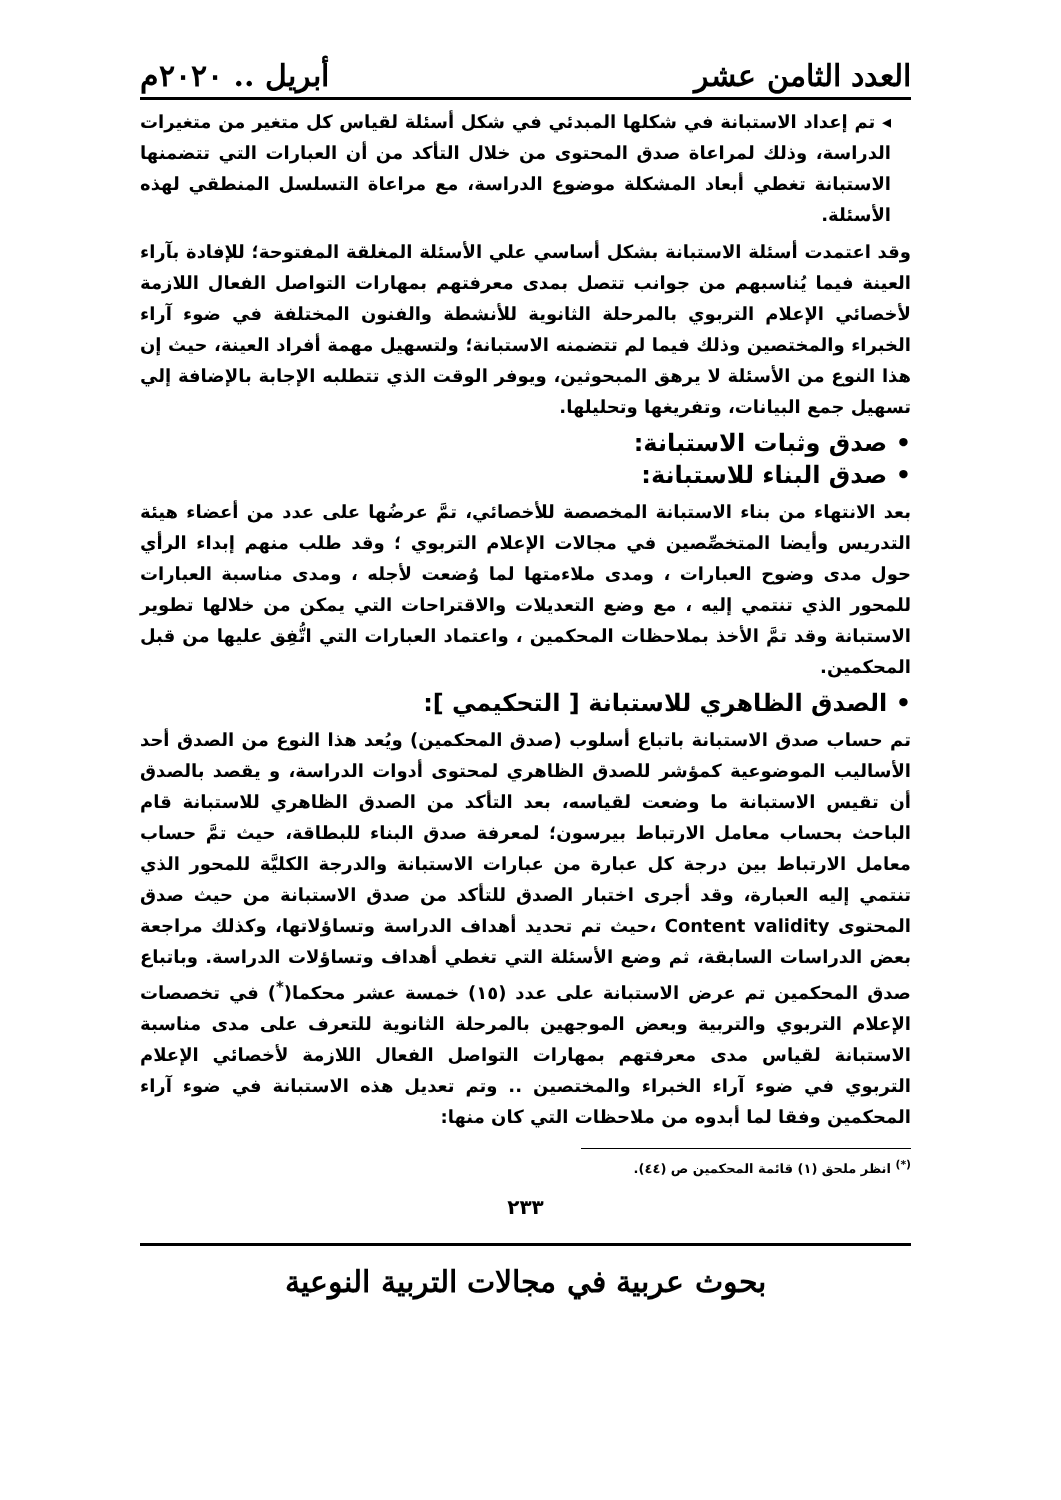العدد الثامن عشر أبريل .. ٢٠٢٠م
◂ تم إعداد الاستبانة في شكلها المبدئي في شكل أسئلة لقياس كل متغير من متغيرات الدراسة، وذلك لمراعاة صدق المحتوى من خلال التأكد من أن العبارات التي تتضمنها الاستبانة تغطي أبعاد المشكلة موضوع الدراسة، مع مراعاة التسلسل المنطقي لهذه الأسئلة.
وقد اعتمدت أسئلة الاستبانة بشكل أساسي علي الأسئلة المغلقة المفتوحة؛ للإفادة بآراء العينة فيما يُناسبهم من جوانب تتصل بمدى معرفتهم بمهارات التواصل الفعال اللازمة لأخصائي الإعلام التربوي بالمرحلة الثانوية للأنشطة والفنون المختلفة في ضوء آراء الخبراء والمختصين وذلك فيما لم تتضمنه الاستبانة؛ ولتسهيل مهمة أفراد العينة، حيث إن هذا النوع من الأسئلة لا يرهق المبحوثين، ويوفر الوقت الذي تتطلبه الإجابة بالإضافة إلي تسهيل جمع البيانات، وتفريغها وتحليلها.
• صدق وثبات الاستبانة:
• صدق البناء للاستبانة:
بعد الانتهاء من بناء الاستبانة المخصصة للأخصائي، تمَّ عرضُها على عدد من أعضاء هيئة التدريس وأيضا المتخصِّصين في مجالات الإعلام التربوي ؛ وقد طلب منهم إبداء الرأي حول مدى وضوح العبارات ، ومدى ملاءمتها لما وُضعت لأجله ، ومدى مناسبة العبارات للمحور الذي تنتمي إليه ، مع وضع التعديلات والاقتراحات التي يمكن من خلالها تطوير الاستبانة وقد تمَّ الأخذ بملاحظات المحكمين ، واعتماد العبارات التي اتُّفِق عليها من قبل المحكمين.
• الصدق الظاهري للاستبانة [ التحكيمي ]:
تم حساب صدق الاستبانة باتباع أسلوب (صدق المحكمين) ويُعد هذا النوع من الصدق أحد الأساليب الموضوعية كمؤشر للصدق الظاهري لمحتوى أدوات الدراسة، و يقصد بالصدق أن تقيس الاستبانة ما وضعت لقياسه، بعد التأكد من الصدق الظاهري للاستبانة قام الباحث بحساب معامل الارتباط بيرسون؛ لمعرفة صدق البناء للبطاقة، حيث تمَّ حساب معامل الارتباط بين درجة كل عبارة من عبارات الاستبانة والدرجة الكليَّة للمحور الذي تنتمي إليه العبارة، وقد أجرى اختبار الصدق للتأكد من صدق الاستبانة من حيث صدق المحتوى Content validity ،حيث تم تحديد أهداف الدراسة وتساؤلاتها، وكذلك مراجعة بعض الدراسات السابقة، ثم وضع الأسئلة التي تغطي أهداف وتساؤلات الدراسة. وباتباع صدق المحكمين تم عرض الاستبانة على عدد (١٥) خمسة عشر محكما(<sup>*</sup>) في تخصصات الإعلام التربوي والتربية وبعض الموجهين بالمرحلة الثانوية للتعرف على مدى مناسبة الاستبانة لقياس مدى معرفتهم بمهارات التواصل الفعال اللازمة لأخصائي الإعلام التربوي في ضوء آراء الخبراء والمختصين .. وتم تعديل هذه الاستبانة في ضوء آراء المحكمين وفقا لما أبدوه من ملاحظات التي كان منها:
<sup>(*)</sup> انظر ملحق (١) قائمة المحكمين ص (٤٤).
٢٣٣
بحوث عربية في مجالات التربية النوعية